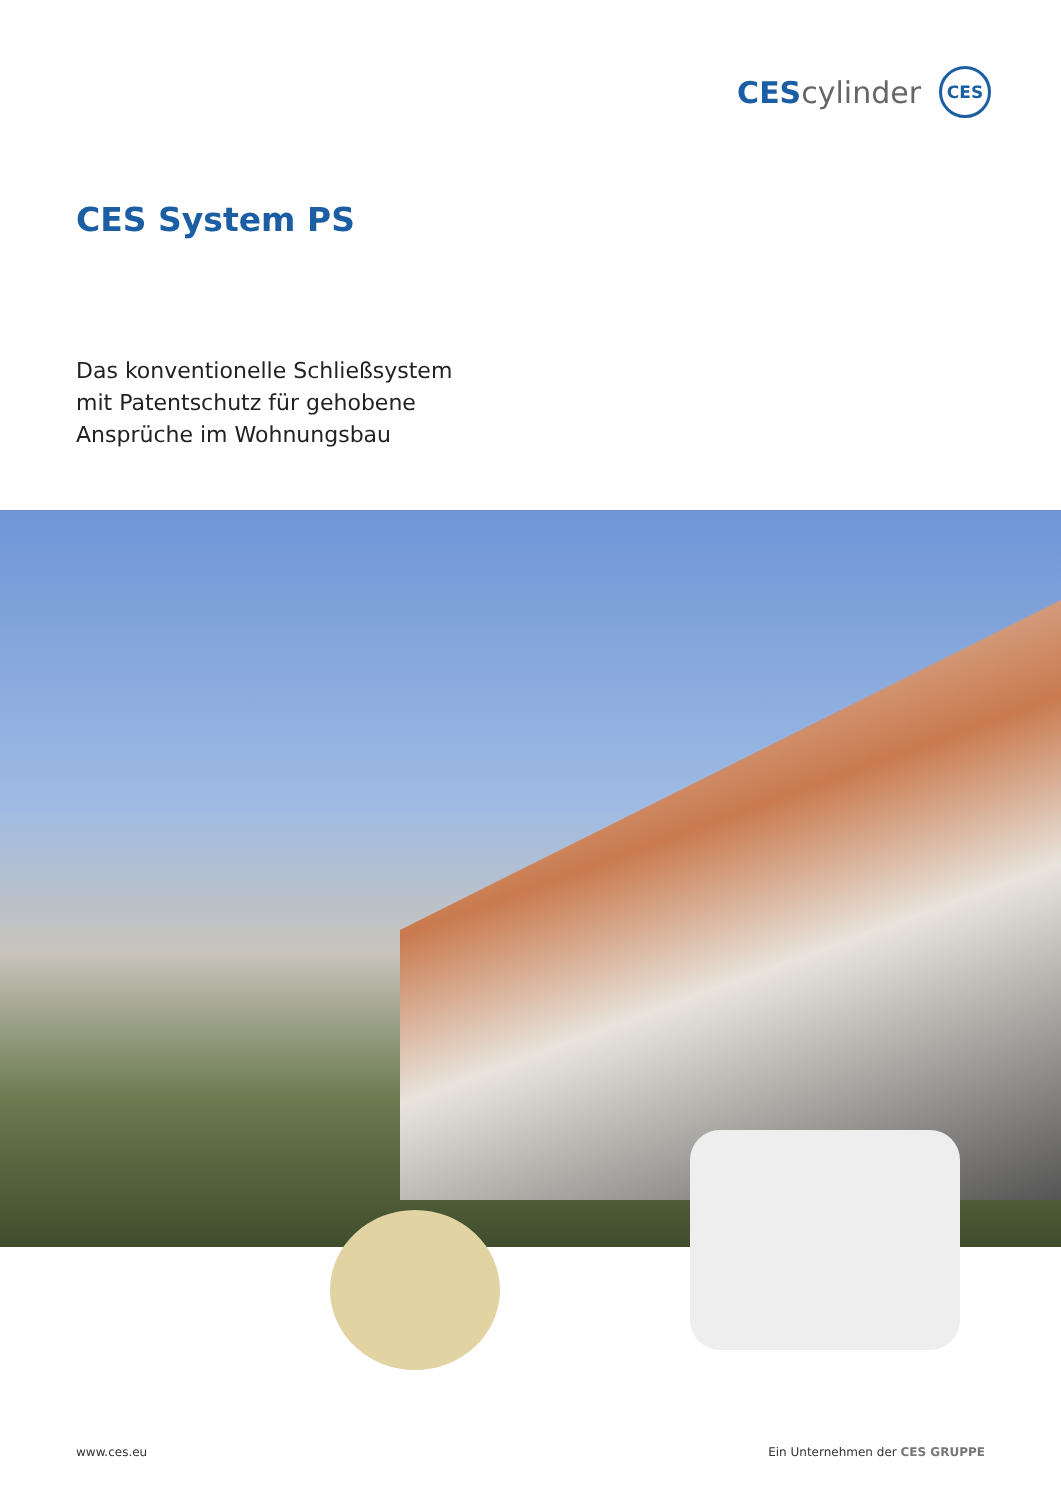CEScylinder
CES
CES System PS
Das konventionelle Schließsystem
mit Patentschutz für gehobene
Ansprüche im Wohnungsbau
www.ces.eu Ein Unternehmen der CES GRUPPE